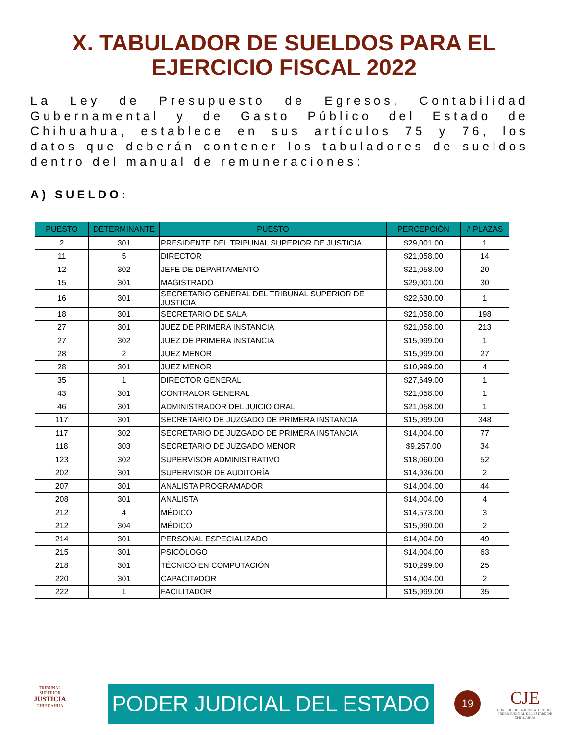X. TABULADOR DE SUELDOS PARA EL
EJERCICIO FISCAL 2022
La Ley de Presupuesto de Egresos, Contabilidad Gubernamental y de Gasto Público del Estado de Chihuahua, establece en sus artículos 75 y 76, los datos que deberán contener los tabuladores de sueldos dentro del manual de remuneraciones:
A) SUELDO:
| PUESTO | DETERMINANTE | PUESTO | PERCEPCIÓN | # PLAZAS |
| --- | --- | --- | --- | --- |
| 2 | 301 | PRESIDENTE DEL TRIBUNAL SUPERIOR DE JUSTICIA | $29,001.00 | 1 |
| 11 | 5 | DIRECTOR | $21,058.00 | 14 |
| 12 | 302 | JEFE DE DEPARTAMENTO | $21,058.00 | 20 |
| 15 | 301 | MAGISTRADO | $29,001.00 | 30 |
| 16 | 301 | SECRETARIO GENERAL DEL TRIBUNAL SUPERIOR DE JUSTICIA | $22,630.00 | 1 |
| 18 | 301 | SECRETARIO DE SALA | $21,058.00 | 198 |
| 27 | 301 | JUEZ DE PRIMERA INSTANCIA | $21,058.00 | 213 |
| 27 | 302 | JUEZ DE PRIMERA INSTANCIA | $15,999.00 | 1 |
| 28 | 2 | JUEZ MENOR | $15,999.00 | 27 |
| 28 | 301 | JUEZ MENOR | $10,999.00 | 4 |
| 35 | 1 | DIRECTOR GENERAL | $27,649.00 | 1 |
| 43 | 301 | CONTRALOR GENERAL | $21,058.00 | 1 |
| 46 | 301 | ADMINISTRADOR DEL JUICIO ORAL | $21,058.00 | 1 |
| 117 | 301 | SECRETARIO DE JUZGADO DE PRIMERA INSTANCIA | $15,999.00 | 348 |
| 117 | 302 | SECRETARIO DE JUZGADO DE PRIMERA INSTANCIA | $14,004.00 | 77 |
| 118 | 303 | SECRETARIO DE JUZGADO MENOR | $9,257.00 | 34 |
| 123 | 302 | SUPERVISOR ADMINISTRATIVO | $18,060.00 | 52 |
| 202 | 301 | SUPERVISOR DE AUDITORÍA | $14,936.00 | 2 |
| 207 | 301 | ANALISTA PROGRAMADOR | $14,004.00 | 44 |
| 208 | 301 | ANALISTA | $14,004.00 | 4 |
| 212 | 4 | MÉDICO | $14,573.00 | 3 |
| 212 | 304 | MÉDICO | $15,990.00 | 2 |
| 214 | 301 | PERSONAL ESPECIALIZADO | $14,004.00 | 49 |
| 215 | 301 | PSICÓLOGO | $14,004.00 | 63 |
| 218 | 301 | TÉCNICO EN COMPUTACIÓN | $10,299.00 | 25 |
| 220 | 301 | CAPACITADOR | $14,004.00 | 2 |
| 222 | 1 | FACILITADOR | $15,999.00 | 35 |
TRIBUNAL SUPERIOR
JUSTICIA
CHIHUAHUA
PODER JUDICIAL DEL ESTADO
19
CJE
CONSEJO DE LA JUDICATURA DEL PODER JUDICIAL DEL ESTADO DE CHIHUAHUA